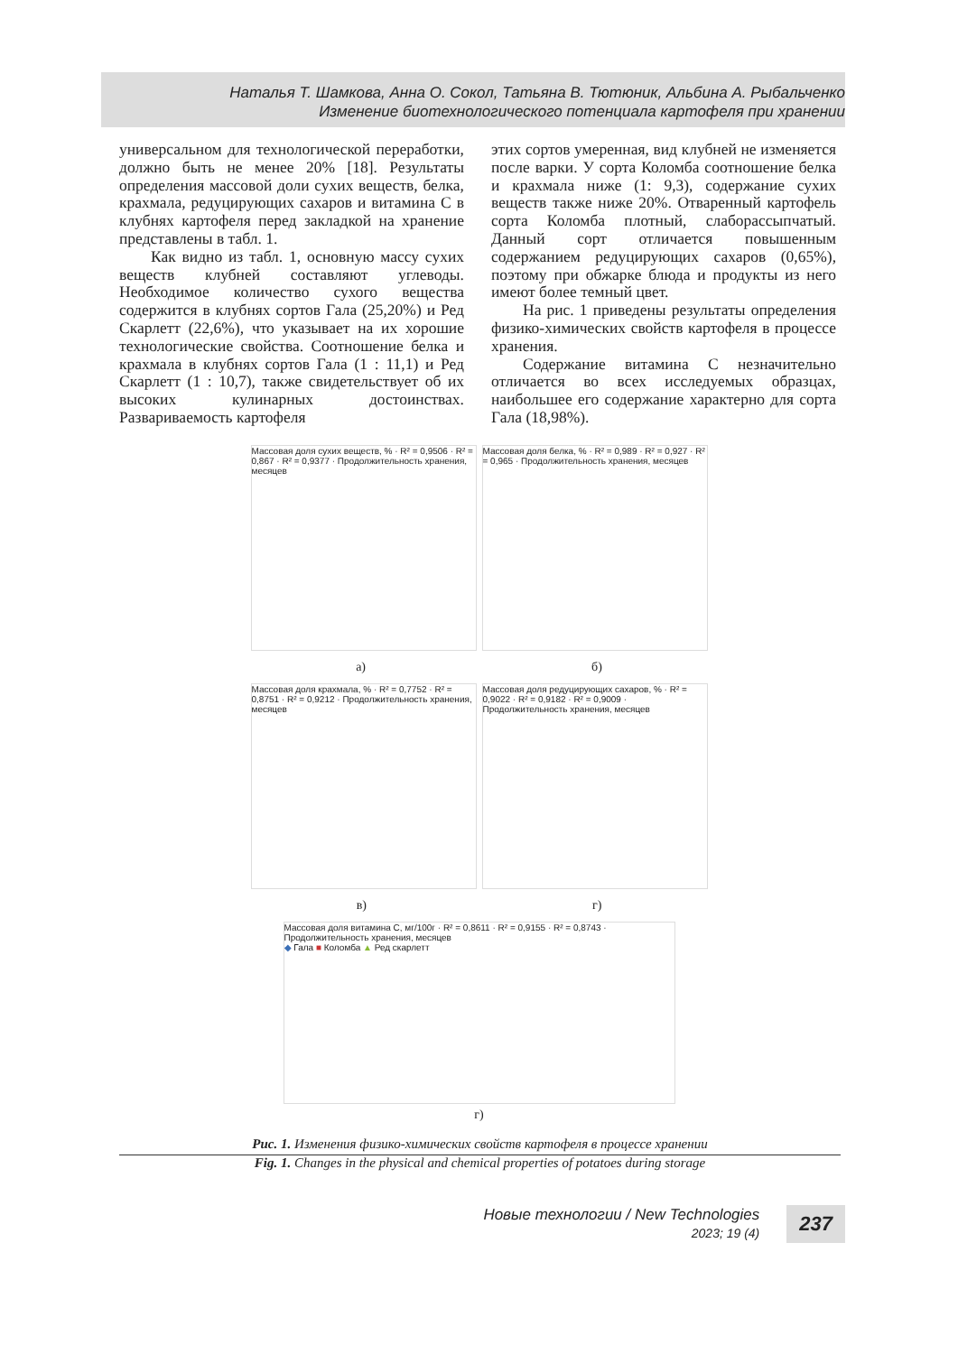Наталья Т. Шамкова, Анна О. Сокол, Татьяна В. Тютюник, Альбина А. Рыбальченко
Изменение биотехнологического потенциала картофеля при хранении
универсальном для технологической переработки, должно быть не менее 20% [18]. Результаты определения массовой доли сухих веществ, белка, крахмала, редуцирующих сахаров и витамина С в клубнях картофеля перед закладкой на хранение представлены в табл. 1.
Как видно из табл. 1, основную массу сухих веществ клубней составляют углеводы. Необходимое количество сухого вещества содержится в клубнях сортов Гала (25,20%) и Ред Скарлетт (22,6%), что указывает на их хорошие технологические свойства. Соотношение белка и крахмала в клубнях сортов Гала (1 : 11,1) и Ред Скарлетт (1 : 10,7), также свидетельствует об их высоких кулинарных достоинствах. Развариваемость картофеля
этих сортов умеренная, вид клубней не изменяется после варки. У сорта Коломба соотношение белка и крахмала ниже (1: 9,3), содержание сухих веществ также ниже 20%. Отваренный картофель сорта Коломба плотный, слаборассыпчатый. Данный сорт отличается повышенным содержанием редуцирующих сахаров (0,65%), поэтому при обжарке блюда и продукты из него имеют более темный цвет.
На рис. 1 приведены результаты определения физико-химических свойств картофеля в процессе хранения.
Содержание витамина С незначительно отличается во всех исследуемых образцах, наибольшее его содержание характерно для сорта Гала (18,98%).
Массовая доля сухих веществ, % · R² = 0,9506 · R² = 0,867 · R² = 0,9377 · Продолжительность хранения, месяцев
Массовая доля белка, % · R² = 0,989 · R² = 0,927 · R² = 0,965 · Продолжительность хранения, месяцев
а) б)
Массовая доля крахмала, % · R² = 0,7752 · R² = 0,8751 · R² = 0,9212 · Продолжительность хранения, месяцев
Массовая доля редуцирующих сахаров, % · R² = 0,9022 · R² = 0,9182 · R² = 0,9009 · Продолжительность хранения, месяцев
в) г)
Массовая доля витамина С, мг/100г · R² = 0,8611 · R² = 0,9155 · R² = 0,8743 · Продолжительность хранения, месяцев
◆ Гала ■ Коломба ▲ Ред скарлетт
г)
Рис. 1. Изменения физико-химических свойств картофеля в процессе хранении
Fig. 1. Changes in the physical and chemical properties of potatoes during storage
Новые технологии / New Technologies
2023; 19 (4)
237